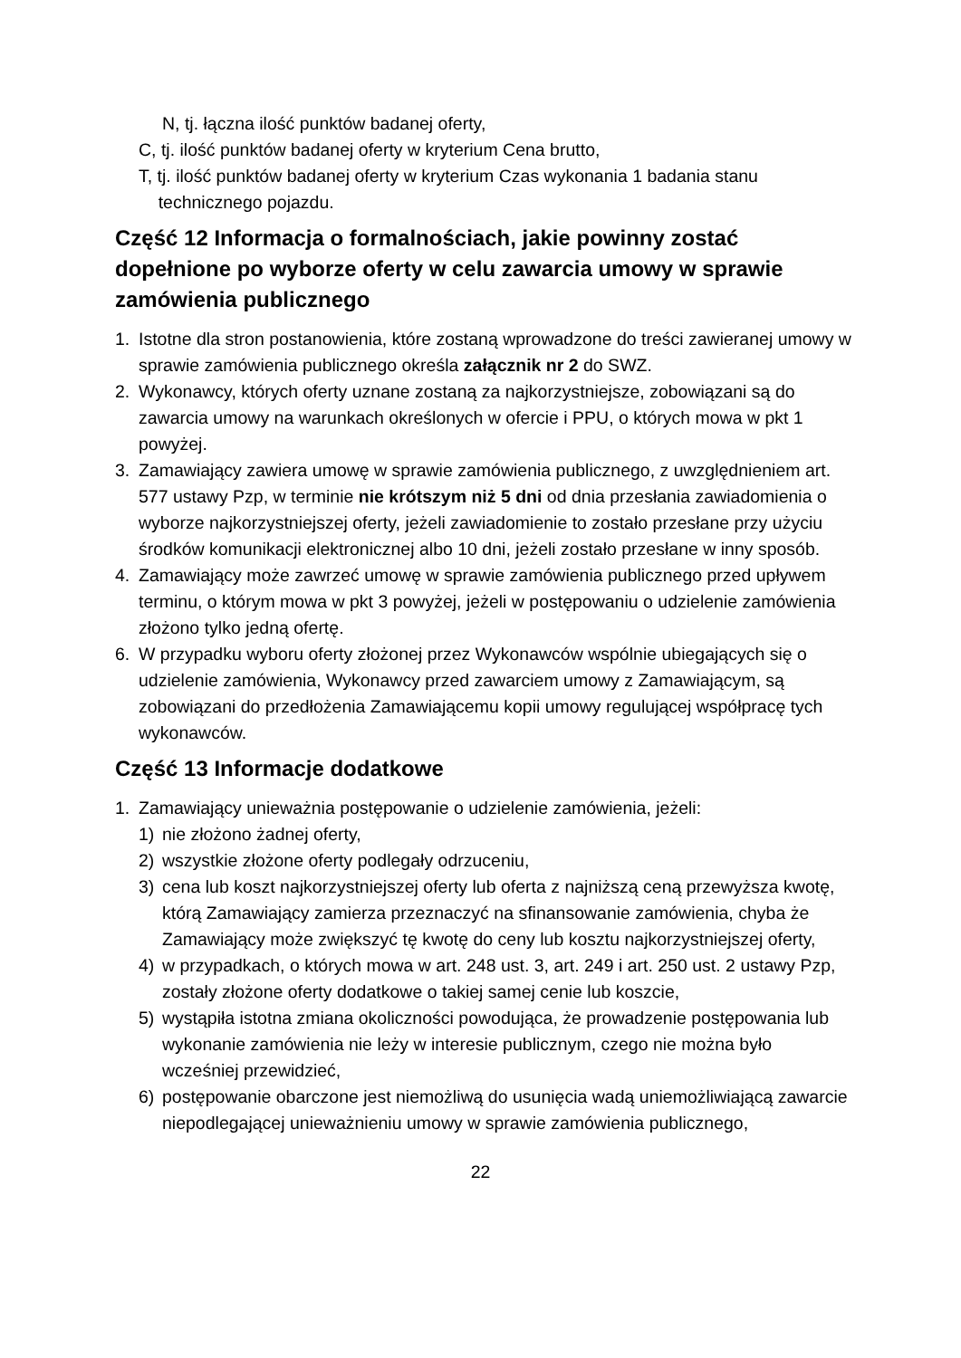N, tj. łączna ilość punktów badanej oferty,
C, tj. ilość punktów badanej oferty w kryterium Cena brutto,
T, tj. ilość punktów badanej oferty w kryterium Czas wykonania 1 badania stanu
technicznego pojazdu.
Część 12 Informacja o formalnościach, jakie powinny zostać dopełnione po wyborze oferty w celu zawarcia umowy w sprawie zamówienia publicznego
1. Istotne dla stron postanowienia, które zostaną wprowadzone do treści zawieranej umowy w sprawie zamówienia publicznego określa załącznik nr 2 do SWZ.
2. Wykonawcy, których oferty uznane zostaną za najkorzystniejsze, zobowiązani są do zawarcia umowy na warunkach określonych w ofercie i PPU, o których mowa w pkt 1 powyżej.
3. Zamawiający zawiera umowę w sprawie zamówienia publicznego, z uwzględnieniem art. 577 ustawy Pzp, w terminie nie krótszym niż 5 dni od dnia przesłania zawiadomienia o wyborze najkorzystniejszej oferty, jeżeli zawiadomienie to zostało przesłane przy użyciu środków komunikacji elektronicznej albo 10 dni, jeżeli zostało przesłane w inny sposób.
4. Zamawiający może zawrzeć umowę w sprawie zamówienia publicznego przed upływem terminu, o którym mowa w pkt 3 powyżej, jeżeli w postępowaniu o udzielenie zamówienia złożono tylko jedną ofertę.
6. W przypadku wyboru oferty złożonej przez Wykonawców wspólnie ubiegających się o udzielenie zamówienia, Wykonawcy przed zawarciem umowy z Zamawiającym, są zobowiązani do przedłożenia Zamawiającemu kopii umowy regulującej współpracę tych wykonawców.
Część 13 Informacje dodatkowe
1. Zamawiający unieważnia postępowanie o udzielenie zamówienia, jeżeli:
1) nie złożono żadnej oferty,
2) wszystkie złożone oferty podlegały odrzuceniu,
3) cena lub koszt najkorzystniejszej oferty lub oferta z najniższą ceną przewyższa kwotę, którą Zamawiający zamierza przeznaczyć na sfinansowanie zamówienia, chyba że Zamawiający może zwiększyć tę kwotę do ceny lub kosztu najkorzystniejszej oferty,
4) w przypadkach, o których mowa w art. 248 ust. 3, art. 249 i art. 250 ust. 2 ustawy Pzp, zostały złożone oferty dodatkowe o takiej samej cenie lub koszcie,
5) wystąpiła istotna zmiana okoliczności powodująca, że prowadzenie postępowania lub wykonanie zamówienia nie leży w interesie publicznym, czego nie można było wcześniej przewidzieć,
6) postępowanie obarczone jest niemożliwą do usunięcia wadą uniemożliwiającą zawarcie niepodlegającej unieważnieniu umowy w sprawie zamówienia publicznego,
22